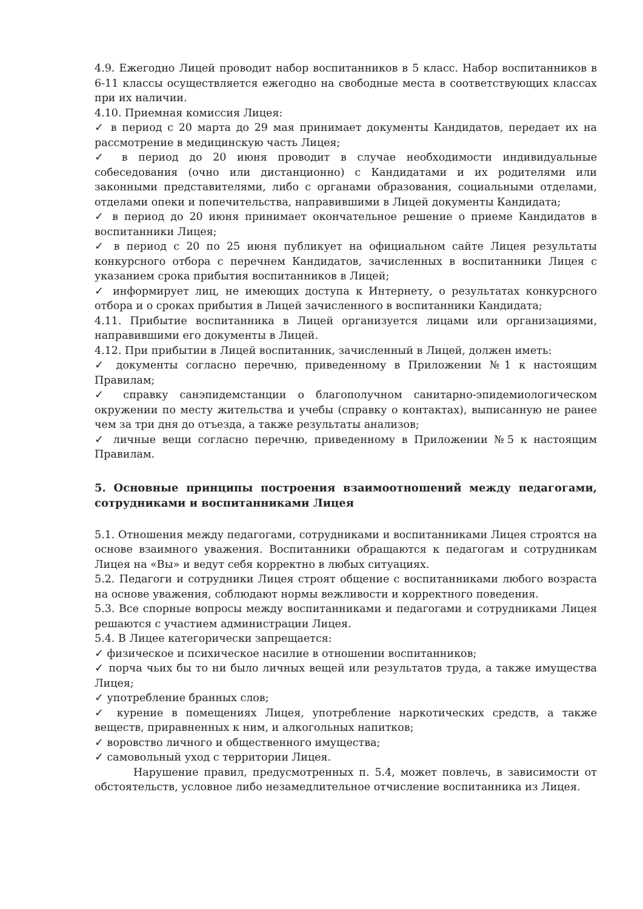4.9. Ежегодно Лицей проводит набор воспитанников в 5 класс. Набор воспитанников в 6-11 классы осуществляется ежегодно на свободные места в соответствующих классах при их наличии.
4.10. Приемная комиссия Лицея:
✓ в период с 20 марта до 29 мая принимает документы Кандидатов, передает их на рассмотрение в медицинскую часть Лицея;
✓ в период до 20 июня проводит в случае необходимости индивидуальные собеседования (очно или дистанционно) с Кандидатами и их родителями или законными представителями, либо с органами образования, социальными отделами, отделами опеки и попечительства, направившими в Лицей документы Кандидата;
✓ в период до 20 июня принимает окончательное решение о приеме Кандидатов в воспитанники Лицея;
✓ в период с 20 по 25 июня публикует на официальном сайте Лицея результаты конкурсного отбора с перечнем Кандидатов, зачисленных в воспитанники Лицея с указанием срока прибытия воспитанников в Лицей;
✓ информирует лиц, не имеющих доступа к Интернету, о результатах конкурсного отбора и о сроках прибытия в Лицей зачисленного в воспитанники Кандидата;
4.11. Прибытие воспитанника в Лицей организуется лицами или организациями, направившими его документы в Лицей.
4.12. При прибытии в Лицей воспитанник, зачисленный в Лицей, должен иметь:
✓ документы согласно перечню, приведенному в Приложении №1 к настоящим Правилам;
✓ справку санэпидемстанции о благополучном санитарно-эпидемиологическом окружении по месту жительства и учебы (справку о контактах), выписанную не ранее чем за три дня до отъезда, а также результаты анализов;
✓ личные вещи согласно перечню, приведенному в Приложении №5 к настоящим Правилам.
5. Основные принципы построения взаимоотношений между педагогами, сотрудниками и воспитанниками Лицея
5.1. Отношения между педагогами, сотрудниками и воспитанниками Лицея строятся на основе взаимного уважения. Воспитанники обращаются к педагогам и сотрудникам Лицея на «Вы» и ведут себя корректно в любых ситуациях.
5.2. Педагоги и сотрудники Лицея строят общение с воспитанниками любого возраста на основе уважения, соблюдают нормы вежливости и корректного поведения.
5.3. Все спорные вопросы между воспитанниками и педагогами и сотрудниками Лицея решаются с участием администрации Лицея.
5.4. В Лицее категорически запрещается:
✓ физическое и психическое насилие в отношении воспитанников;
✓ порча чьих бы то ни было личных вещей или результатов труда, а также имущества Лицея;
✓ употребление бранных слов;
✓ курение в помещениях Лицея, употребление наркотических средств, а также веществ, приравненных к ним, и алкогольных напитков;
✓ воровство личного и общественного имущества;
✓ самовольный уход с территории Лицея.
Нарушение правил, предусмотренных п. 5.4, может повлечь, в зависимости от обстоятельств, условное либо незамедлительное отчисление воспитанника из Лицея.